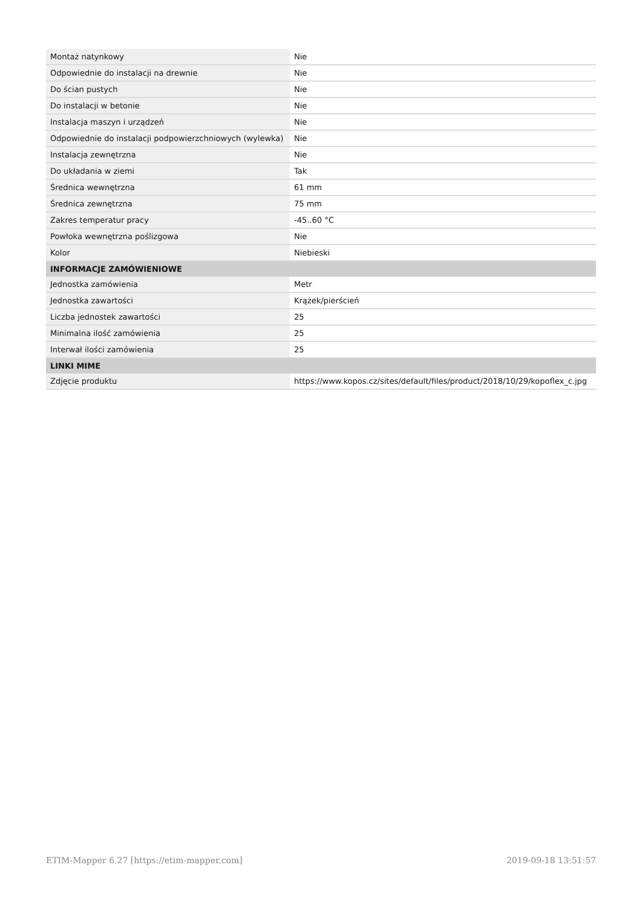| Montaż natynkowy | Nie |
| Odpowiednie do instalacji na drewnie | Nie |
| Do ścian pustych | Nie |
| Do instalacji w betonie | Nie |
| Instalacja maszyn i urządzeń | Nie |
| Odpowiednie do instalacji podpowierzchniowych (wylewka) | Nie |
| Instalacja zewnętrzna | Nie |
| Do układania w ziemi | Tak |
| Średnica wewnętrzna | 61 mm |
| Średnica zewnętrzna | 75 mm |
| Zakres temperatur pracy | -45..60 °C |
| Powłoka wewnętrzna poślizgowa | Nie |
| Kolor | Niebieski |
| INFORMACJE ZAMÓWIENIOWE | |
| Jednostka zamówienia | Metr |
| Jednostka zawartości | Krążek/pierścień |
| Liczba jednostek zawartości | 25 |
| Minimalna ilość zamówienia | 25 |
| Interwał ilości zamówienia | 25 |
| LINKI MIME | |
| Zdjęcie produktu | https://www.kopos.cz/sites/default/files/product/2018/10/29/kopoflex_c.jpg |
ETIM-Mapper 6.27 [https://etim-mapper.com] 2019-09-18 13:51:57